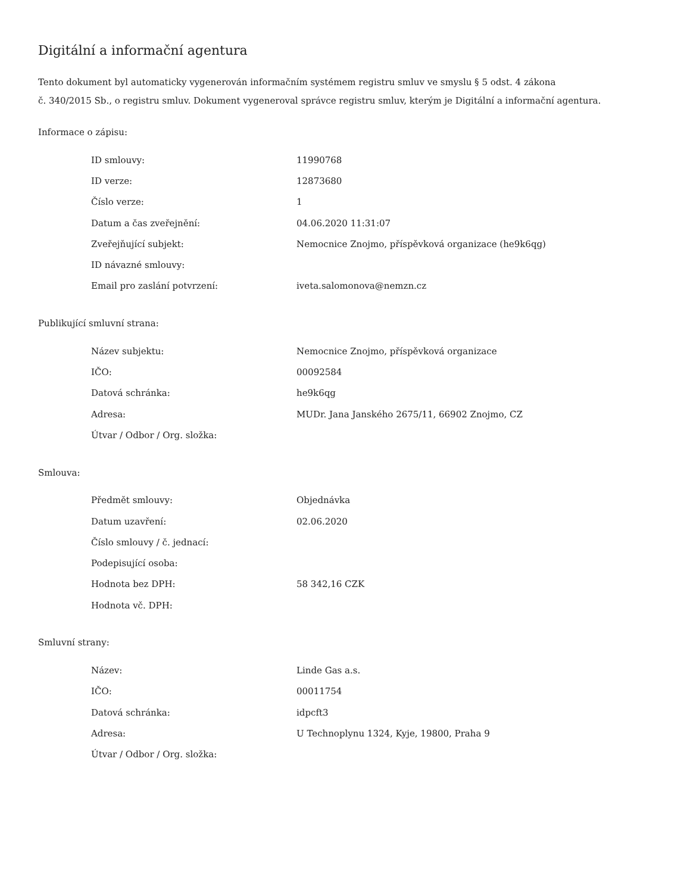Digitální a informační agentura
Tento dokument byl automaticky vygenerován informačním systémem registru smluv ve smyslu § 5 odst. 4 zákona
č. 340/2015 Sb., o registru smluv. Dokument vygeneroval správce registru smluv, kterým je Digitální a informační agentura.
Informace o zápisu:
| ID smlouvy: | 11990768 |
| ID verze: | 12873680 |
| Číslo verze: | 1 |
| Datum a čas zveřejnění: | 04.06.2020 11:31:07 |
| Zveřejňující subjekt: | Nemocnice Znojmo, příspěvková organizace (he9k6qg) |
| ID návazné smlouvy: | |
| Email pro zaslání potvrzení: | iveta.salomonova@nemzn.cz |
Publikující smluvní strana:
| Název subjektu: | Nemocnice Znojmo, příspěvková organizace |
| IČO: | 00092584 |
| Datová schránka: | he9k6qg |
| Adresa: | MUDr. Jana Janského 2675/11, 66902 Znojmo, CZ |
| Útvar / Odbor / Org. složka: | |
Smlouva:
| Předmět smlouvy: | Objednávka |
| Datum uzavření: | 02.06.2020 |
| Číslo smlouvy / č. jednací: | |
| Podepisující osoba: | |
| Hodnota bez DPH: | 58 342,16 CZK |
| Hodnota vč. DPH: | |
Smluvní strany:
| Název: | Linde Gas a.s. |
| IČO: | 00011754 |
| Datová schránka: | idpcft3 |
| Adresa: | U Technoplynu 1324, Kyje, 19800, Praha 9 |
| Útvar / Odbor / Org. složka: | |